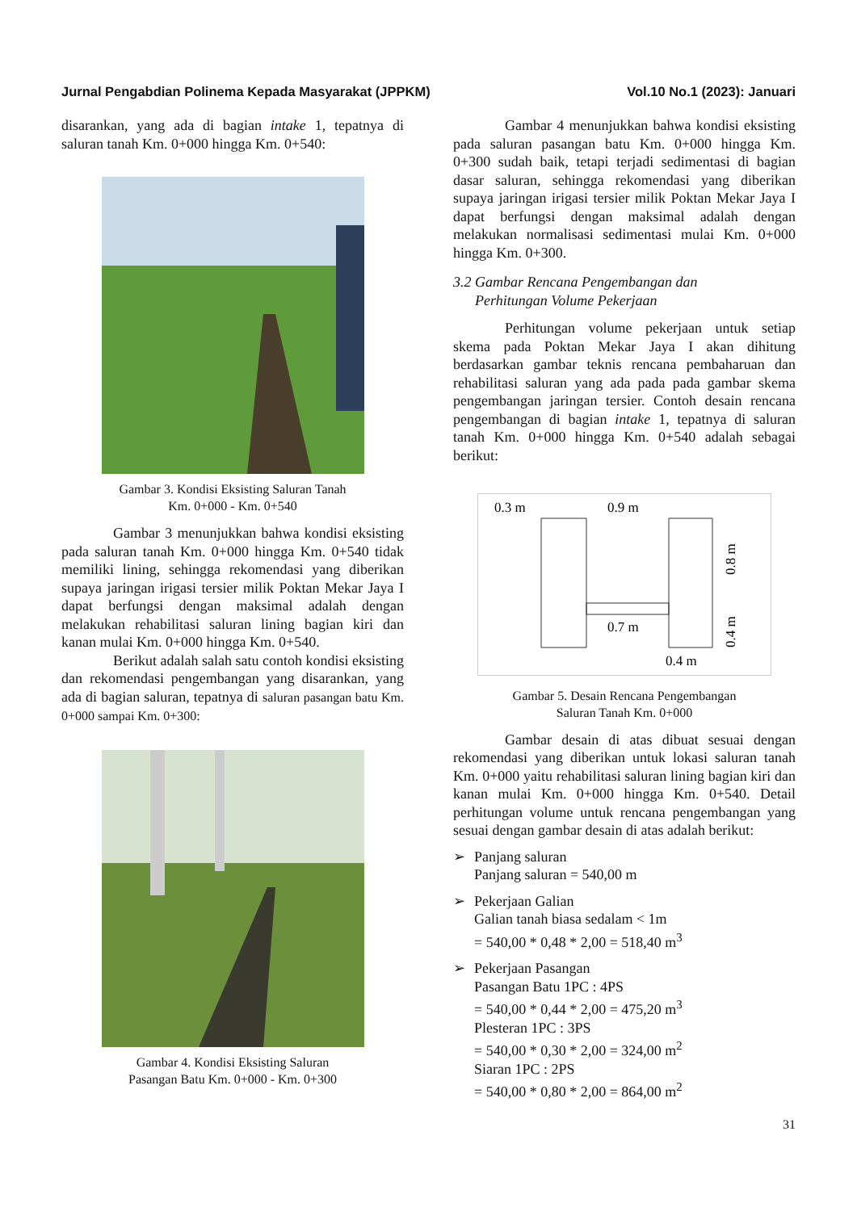Jurnal Pengabdian Polinema Kepada Masyarakat (JPPKM) Vol.10 No.1 (2023): Januari
disarankan, yang ada di bagian intake 1, tepatnya di saluran tanah Km. 0+000 hingga Km. 0+540:
Gambar 3. Kondisi Eksisting Saluran Tanah
Km. 0+000 - Km. 0+540
Gambar 3 menunjukkan bahwa kondisi eksisting pada saluran tanah Km. 0+000 hingga Km. 0+540 tidak memiliki lining, sehingga rekomendasi yang diberikan supaya jaringan irigasi tersier milik Poktan Mekar Jaya I dapat berfungsi dengan maksimal adalah dengan melakukan rehabilitasi saluran lining bagian kiri dan kanan mulai Km. 0+000 hingga Km. 0+540.
Berikut adalah salah satu contoh kondisi eksisting dan rekomendasi pengembangan yang disarankan, yang ada di bagian saluran, tepatnya di saluran pasangan batu Km. 0+000 sampai Km. 0+300:
Gambar 4. Kondisi Eksisting Saluran
Pasangan Batu Km. 0+000 - Km. 0+300
Gambar 4 menunjukkan bahwa kondisi eksisting pada saluran pasangan batu Km. 0+000 hingga Km. 0+300 sudah baik, tetapi terjadi sedimentasi di bagian dasar saluran, sehingga rekomendasi yang diberikan supaya jaringan irigasi tersier milik Poktan Mekar Jaya I dapat berfungsi dengan maksimal adalah dengan melakukan normalisasi sedimentasi mulai Km. 0+000 hingga Km. 0+300.
3.2 Gambar Rencana Pengembangan dan
Perhitungan Volume Pekerjaan
Perhitungan volume pekerjaan untuk setiap skema pada Poktan Mekar Jaya I akan dihitung berdasarkan gambar teknis rencana pembaharuan dan rehabilitasi saluran yang ada pada pada gambar skema pengembangan jaringan tersier. Contoh desain rencana pengembangan di bagian intake 1, tepatnya di saluran tanah Km. 0+000 hingga Km. 0+540 adalah sebagai berikut:
0.3 m
0.9 m
0.7 m
0.4 m
0.8 m
0.4 m
Gambar 5. Desain Rencana Pengembangan
Saluran Tanah Km. 0+000
Gambar desain di atas dibuat sesuai dengan rekomendasi yang diberikan untuk lokasi saluran tanah Km. 0+000 yaitu rehabilitasi saluran lining bagian kiri dan kanan mulai Km. 0+000 hingga Km. 0+540. Detail perhitungan volume untuk rencana pengembangan yang sesuai dengan gambar desain di atas adalah berikut:
➢ Panjang saluran
Panjang saluran = 540,00 m
➢ Pekerjaan Galian
Galian tanah biasa sedalam < 1m
= 540,00 * 0,48 * 2,00 = 518,40 m<sup>3</sup>
➢ Pekerjaan Pasangan
Pasangan Batu 1PC : 4PS
= 540,00 * 0,44 * 2,00 = 475,20 m<sup>3</sup>
Plesteran 1PC : 3PS
= 540,00 * 0,30 * 2,00 = 324,00 m<sup>2</sup>
Siaran 1PC : 2PS
= 540,00 * 0,80 * 2,00 = 864,00 m<sup>2</sup>
31